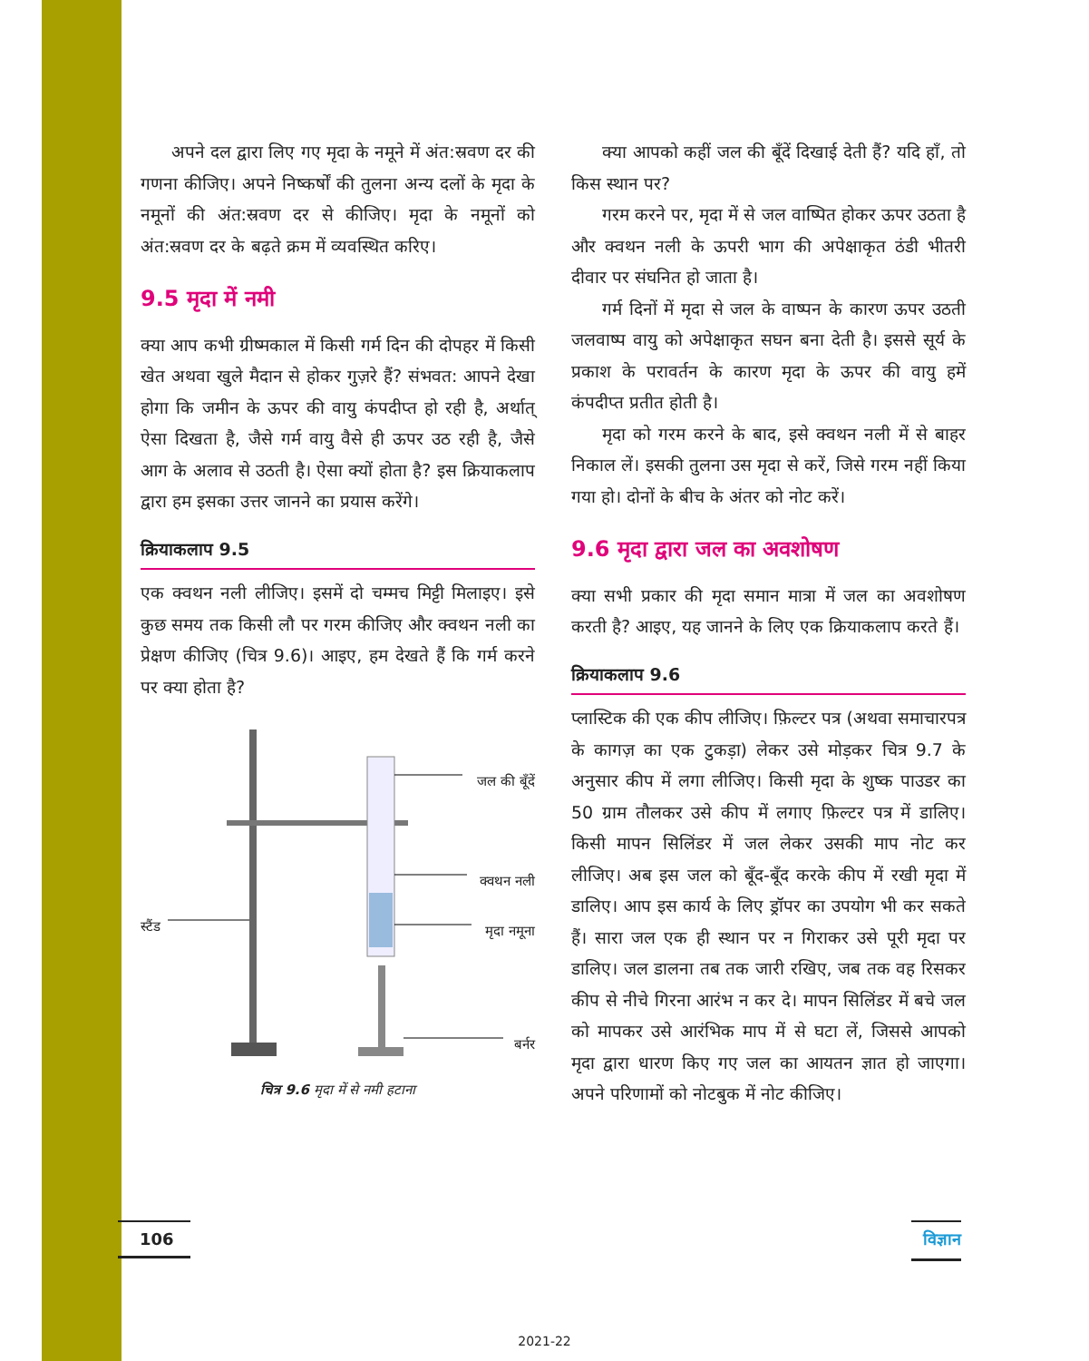अपने दल द्वारा लिए गए मृदा के नमूने में अंत:स्रवण दर की गणना कीजिए। अपने निष्कर्षों की तुलना अन्य दलों के मृदा के नमूनों की अंत:स्रवण दर से कीजिए। मृदा के नमूनों को अंत:स्रवण दर के बढ़ते क्रम में व्यवस्थित करिए।
9.5 मृदा में नमी
क्या आप कभी ग्रीष्मकाल में किसी गर्म दिन की दोपहर में किसी खेत अथवा खुले मैदान से होकर गुज़रे हैं? संभवत: आपने देखा होगा कि जमीन के ऊपर की वायु कंपदीप्त हो रही है, अर्थात् ऐसा दिखता है, जैसे गर्म वायु वैसे ही ऊपर उठ रही है, जैसे आग के अलाव से उठती है। ऐसा क्यों होता है? इस क्रियाकलाप द्वारा हम इसका उत्तर जानने का प्रयास करेंगे।
क्रियाकलाप 9.5
एक क्वथन नली लीजिए। इसमें दो चम्मच मिट्टी मिलाइए। इसे कुछ समय तक किसी लौ पर गरम कीजिए और क्वथन नली का प्रेक्षण कीजिए (चित्र 9.6)। आइए, हम देखते हैं कि गर्म करने पर क्या होता है?
जल की बूँदें
क्वथन नली
स्टैंड मृदा नमूना
बर्नर
चित्र 9.6 मृदा में से नमी हटाना
क्या आपको कहीं जल की बूँदें दिखाई देती हैं? यदि हाँ, तो किस स्थान पर?
गरम करने पर, मृदा में से जल वाष्पित होकर ऊपर उठता है और क्वथन नली के ऊपरी भाग की अपेक्षाकृत ठंडी भीतरी दीवार पर संघनित हो जाता है।
गर्म दिनों में मृदा से जल के वाष्पन के कारण ऊपर उठती जलवाष्प वायु को अपेक्षाकृत सघन बना देती है। इससे सूर्य के प्रकाश के परावर्तन के कारण मृदा के ऊपर की वायु हमें कंपदीप्त प्रतीत होती है।
मृदा को गरम करने के बाद, इसे क्वथन नली में से बाहर निकाल लें। इसकी तुलना उस मृदा से करें, जिसे गरम नहीं किया गया हो। दोनों के बीच के अंतर को नोट करें।
9.6 मृदा द्वारा जल का अवशोषण
क्या सभी प्रकार की मृदा समान मात्रा में जल का अवशोषण करती है? आइए, यह जानने के लिए एक क्रियाकलाप करते हैं।
क्रियाकलाप 9.6
प्लास्टिक की एक कीप लीजिए। फ़िल्टर पत्र (अथवा समाचारपत्र के कागज़ का एक टुकड़ा) लेकर उसे मोड़कर चित्र 9.7 के अनुसार कीप में लगा लीजिए। किसी मृदा के शुष्क पाउडर का 50 ग्राम तौलकर उसे कीप में लगाए फ़िल्टर पत्र में डालिए। किसी मापन सिलिंडर में जल लेकर उसकी माप नोट कर लीजिए। अब इस जल को बूँद-बूँद करके कीप में रखी मृदा में डालिए। आप इस कार्य के लिए ड्रॉपर का उपयोग भी कर सकते हैं। सारा जल एक ही स्थान पर न गिराकर उसे पूरी मृदा पर डालिए। जल डालना तब तक जारी रखिए, जब तक वह रिसकर कीप से नीचे गिरना आरंभ न कर दे। मापन सिलिंडर में बचे जल को मापकर उसे आरंभिक माप में से घटा लें, जिससे आपको मृदा द्वारा धारण किए गए जल का आयतन ज्ञात हो जाएगा। अपने परिणामों को नोटबुक में नोट कीजिए।
106
विज्ञान
2021-22